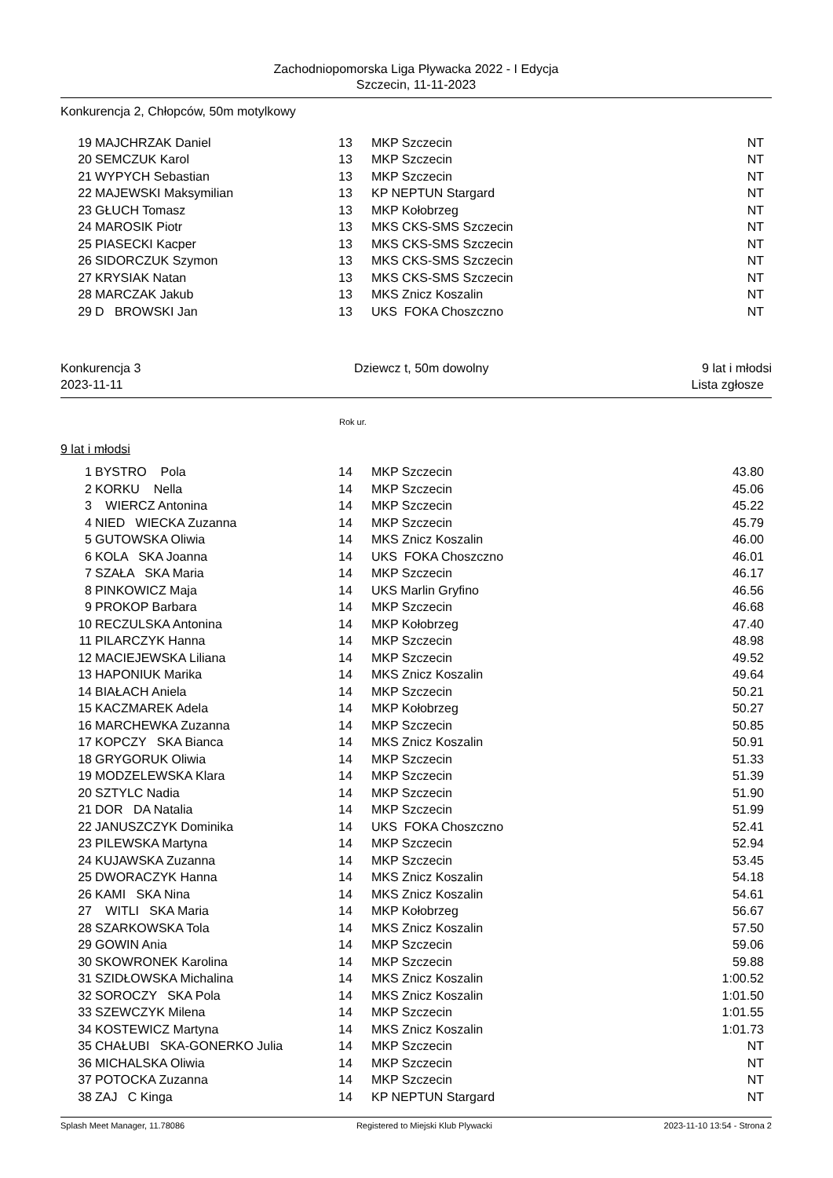Zachodniopomorska Liga Pływacka 2022 - I Edycja
Szczecin, 11-11-2023
Konkurencja 2, Chłopców, 50m motylkowy
| 19 | MAJCHRZAK Daniel | 13 | MKP Szczecin | NT |
| 20 | SEMCZUK Karol | 13 | MKP Szczecin | NT |
| 21 | WYPYCH Sebastian | 13 | MKP Szczecin | NT |
| 22 | MAJEWSKI Maksymilian | 13 | KP NEPTUN Stargard | NT |
| 23 | GŁUCH Tomasz | 13 | MKP Kołobrzeg | NT |
| 24 | MAROSIK Piotr | 13 | MKS CKS-SMS Szczecin | NT |
| 25 | PIASECKI Kacper | 13 | MKS CKS-SMS Szczecin | NT |
| 26 | SIDORCZUK Szymon | 13 | MKS CKS-SMS Szczecin | NT |
| 27 | KRYSIAK Natan | 13 | MKS CKS-SMS Szczecin | NT |
| 28 | MARCZAK Jakub | 13 | MKS Znicz Koszalin | NT |
| 29 | D BROWSKI Jan | 13 | UKS FOKA Choszczno | NT |
Konkurencja 3 Dziewcz t, 50m dowolny 9 lat i młodsi
2023-11-11 Lista zgłosze
Rok ur.
9 lat i młodsi
| 1 | BYSTRO Pola | 14 | MKP Szczecin | 43.80 |
| 2 | KORKU Nella | 14 | MKP Szczecin | 45.06 |
| 3 | WIERCZ Antonina | 14 | MKP Szczecin | 45.22 |
| 4 | NIED WIECKA Zuzanna | 14 | MKP Szczecin | 45.79 |
| 5 | GUTOWSKA Oliwia | 14 | MKS Znicz Koszalin | 46.00 |
| 6 | KOLA SKA Joanna | 14 | UKS FOKA Choszczno | 46.01 |
| 7 | SZAŁA SKA Maria | 14 | MKP Szczecin | 46.17 |
| 8 | PINKOWICZ Maja | 14 | UKS Marlin Gryfino | 46.56 |
| 9 | PROKOP Barbara | 14 | MKP Szczecin | 46.68 |
| 10 | RECZULSKA Antonina | 14 | MKP Kołobrzeg | 47.40 |
| 11 | PILARCZYK Hanna | 14 | MKP Szczecin | 48.98 |
| 12 | MACIEJEWSKA Liliana | 14 | MKP Szczecin | 49.52 |
| 13 | HAPONIUK Marika | 14 | MKS Znicz Koszalin | 49.64 |
| 14 | BIAŁACH Aniela | 14 | MKP Szczecin | 50.21 |
| 15 | KACZMAREK Adela | 14 | MKP Kołobrzeg | 50.27 |
| 16 | MARCHEWKA Zuzanna | 14 | MKP Szczecin | 50.85 |
| 17 | KOPCZY SKA Bianca | 14 | MKS Znicz Koszalin | 50.91 |
| 18 | GRYGORUK Oliwia | 14 | MKP Szczecin | 51.33 |
| 19 | MODZELEWSKA Klara | 14 | MKP Szczecin | 51.39 |
| 20 | SZTYLC Nadia | 14 | MKP Szczecin | 51.90 |
| 21 | DOR DA Natalia | 14 | MKP Szczecin | 51.99 |
| 22 | JANUSZCZYK Dominika | 14 | UKS FOKA Choszczno | 52.41 |
| 23 | PILEWSKA Martyna | 14 | MKP Szczecin | 52.94 |
| 24 | KUJAWSKA Zuzanna | 14 | MKP Szczecin | 53.45 |
| 25 | DWORACZYK Hanna | 14 | MKS Znicz Koszalin | 54.18 |
| 26 | KAMI SKA Nina | 14 | MKS Znicz Koszalin | 54.61 |
| 27 | WITLI SKA Maria | 14 | MKP Kołobrzeg | 56.67 |
| 28 | SZARKOWSKA Tola | 14 | MKS Znicz Koszalin | 57.50 |
| 29 | GOWIN Ania | 14 | MKP Szczecin | 59.06 |
| 30 | SKOWRONEK Karolina | 14 | MKP Szczecin | 59.88 |
| 31 | SZIDŁOWSKA Michalina | 14 | MKS Znicz Koszalin | 1:00.52 |
| 32 | SOROCZY SKA Pola | 14 | MKS Znicz Koszalin | 1:01.50 |
| 33 | SZEWCZYK Milena | 14 | MKP Szczecin | 1:01.55 |
| 34 | KOSTEWICZ Martyna | 14 | MKS Znicz Koszalin | 1:01.73 |
| 35 | CHAŁUBI SKA-GONERKO Julia | 14 | MKP Szczecin | NT |
| 36 | MICHALSKA Oliwia | 14 | MKP Szczecin | NT |
| 37 | POTOCKA Zuzanna | 14 | MKP Szczecin | NT |
| 38 | ZAJ C Kinga | 14 | KP NEPTUN Stargard | NT |
Splash Meet Manager, 11.78086 Registered to Miejski Klub Plywacki 2023-11-10 13:54 - Strona 2